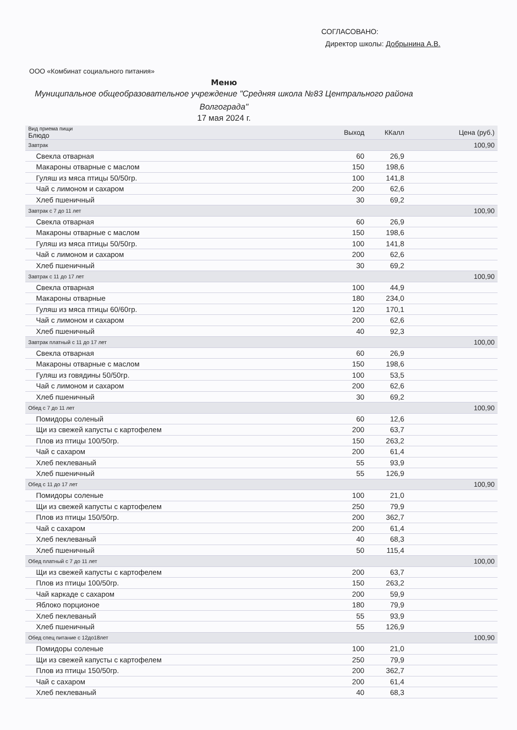СОГЛАСОВАНО:
Директор школы: Добрынина А.В.
ООО «Комбинат социального питания»
Меню
Муниципальное общеобразовательное учреждение "Средняя школа №83 Центрального района Волгограда"
17 мая 2024 г.
| Вид приема пищи Блюдо | Выход | ККалл | Цена (руб.) |
| --- | --- | --- | --- |
| Завтрак | | | 100,90 |
| Свекла отварная | 60 | 26,9 | |
| Макароны отварные с маслом | 150 | 198,6 | |
| Гуляш из мяса птицы 50/50гр. | 100 | 141,8 | |
| Чай с лимоном и сахаром | 200 | 62,6 | |
| Хлеб пшеничный | 30 | 69,2 | |
| Завтрак с 7 до 11 лет | | | 100,90 |
| Свекла отварная | 60 | 26,9 | |
| Макароны отварные с маслом | 150 | 198,6 | |
| Гуляш из мяса птицы 50/50гр. | 100 | 141,8 | |
| Чай с лимоном и сахаром | 200 | 62,6 | |
| Хлеб пшеничный | 30 | 69,2 | |
| Завтрак с 11 до 17 лет | | | 100,90 |
| Свекла отварная | 100 | 44,9 | |
| Макароны отварные | 180 | 234,0 | |
| Гуляш из мяса птицы 60/60гр. | 120 | 170,1 | |
| Чай с лимоном и сахаром | 200 | 62,6 | |
| Хлеб пшеничный | 40 | 92,3 | |
| Завтрак платный с 11 до 17 лет | | | 100,00 |
| Свекла отварная | 60 | 26,9 | |
| Макароны отварные с маслом | 150 | 198,6 | |
| Гуляш из говядины 50/50гр. | 100 | 53,5 | |
| Чай с лимоном и сахаром | 200 | 62,6 | |
| Хлеб пшеничный | 30 | 69,2 | |
| Обед с 7 до 11 лет | | | 100,90 |
| Помидоры соленый | 60 | 12,6 | |
| Щи из свежей капусты с картофелем | 200 | 63,7 | |
| Плов из птицы 100/50гр. | 150 | 263,2 | |
| Чай с сахаром | 200 | 61,4 | |
| Хлеб пеклеваный | 55 | 93,9 | |
| Хлеб пшеничный | 55 | 126,9 | |
| Обед с 11 до 17 лет | | | 100,90 |
| Помидоры соленые | 100 | 21,0 | |
| Щи из свежей капусты с картофелем | 250 | 79,9 | |
| Плов из птицы 150/50гр. | 200 | 362,7 | |
| Чай с сахаром | 200 | 61,4 | |
| Хлеб пеклеваный | 40 | 68,3 | |
| Хлеб пшеничный | 50 | 115,4 | |
| Обед платный с 7 до 11 лет | | | 100,00 |
| Щи из свежей капусты с картофелем | 200 | 63,7 | |
| Плов из птицы 100/50гр. | 150 | 263,2 | |
| Чай каркаде с сахаром | 200 | 59,9 | |
| Яблоко порционое | 180 | 79,9 | |
| Хлеб пеклеваный | 55 | 93,9 | |
| Хлеб пшеничный | 55 | 126,9 | |
| Обед спец питание с 12до18лет | | | 100,90 |
| Помидоры соленые | 100 | 21,0 | |
| Щи из свежей капусты с картофелем | 250 | 79,9 | |
| Плов из птицы 150/50гр. | 200 | 362,7 | |
| Чай с сахаром | 200 | 61,4 | |
| Хлеб пеклеваный | 40 | 68,3 | |